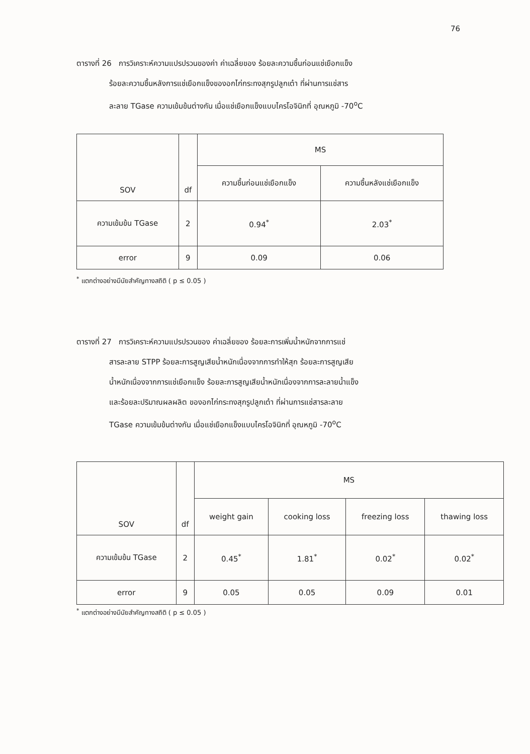76
ตารางที่ 26 การวิเคราะห์ความแปรปรวนของค่า ค่าเฉลี่ยของ ร้อยละความชื้นก่อนแช่เยือกแข็ง
ร้อยละความชื้นหลังการแช่เยือกแข็งของอกไก่กระทงสุกรูปลูกเต๋า ที่ผ่านการแช่สาร
ละลาย TGase ความเข้มข้นต่างกัน เมื่อแช่เยือกแข็งแบบไครโอจินิกที่ อุณหภูมิ -70<sup>o</sup>C
| SOV | df | MS | |
| --- | --- | --- | --- |
| | | ความชื้นก่อนแช่เยือกแข็ง | ความชื้นหลังแช่เยือกแข็ง |
| ความเข้มข้น TGase | 2 | 0.94<sup>*</sup> | 2.03<sup>*</sup> |
| error | 9 | 0.09 | 0.06 |
<sup>*</sup> แตกต่างอย่างมีนัยสำคัญทางสถิติ ( p ≤ 0.05 )
ตารางที่ 27 การวิเคราะห์ความแปรปรวนของ ค่าเฉลี่ยของ ร้อยละการเพิ่มน้ำหนักจากการแช่
สารละลาย STPP ร้อยละการสูญเสียน้ำหนักเนื่องจากการทำให้สุก ร้อยละการสูญเสีย
น้ำหนักเนื่องจากการแช่เยือกแข็ง ร้อยละการสูญเสียน้ำหนักเนื่องจากการละลายน้ำแข็ง
และร้อยละปริมาณผลผลิต ของอกไก่กระทงสุกรูปลูกเต๋า ที่ผ่านการแช่สารละลาย
TGase ความเข้มข้นต่างกัน เมื่อแช่เยือกแข็งแบบไครโอจินิกที่ อุณหภูมิ -70<sup>o</sup>C
| SOV | df | MS | | | |
| --- | --- | --- | --- | --- | --- |
| | | weight gain | cooking loss | freezing loss | thawing loss |
| ความเข้มข้น TGase | 2 | 0.45<sup>*</sup> | 1.81<sup>*</sup> | 0.02<sup>*</sup> | 0.02<sup>*</sup> |
| error | 9 | 0.05 | 0.05 | 0.09 | 0.01 |
<sup>*</sup> แตกต่างอย่างมีนัยสำคัญทางสถิติ ( p ≤ 0.05 )